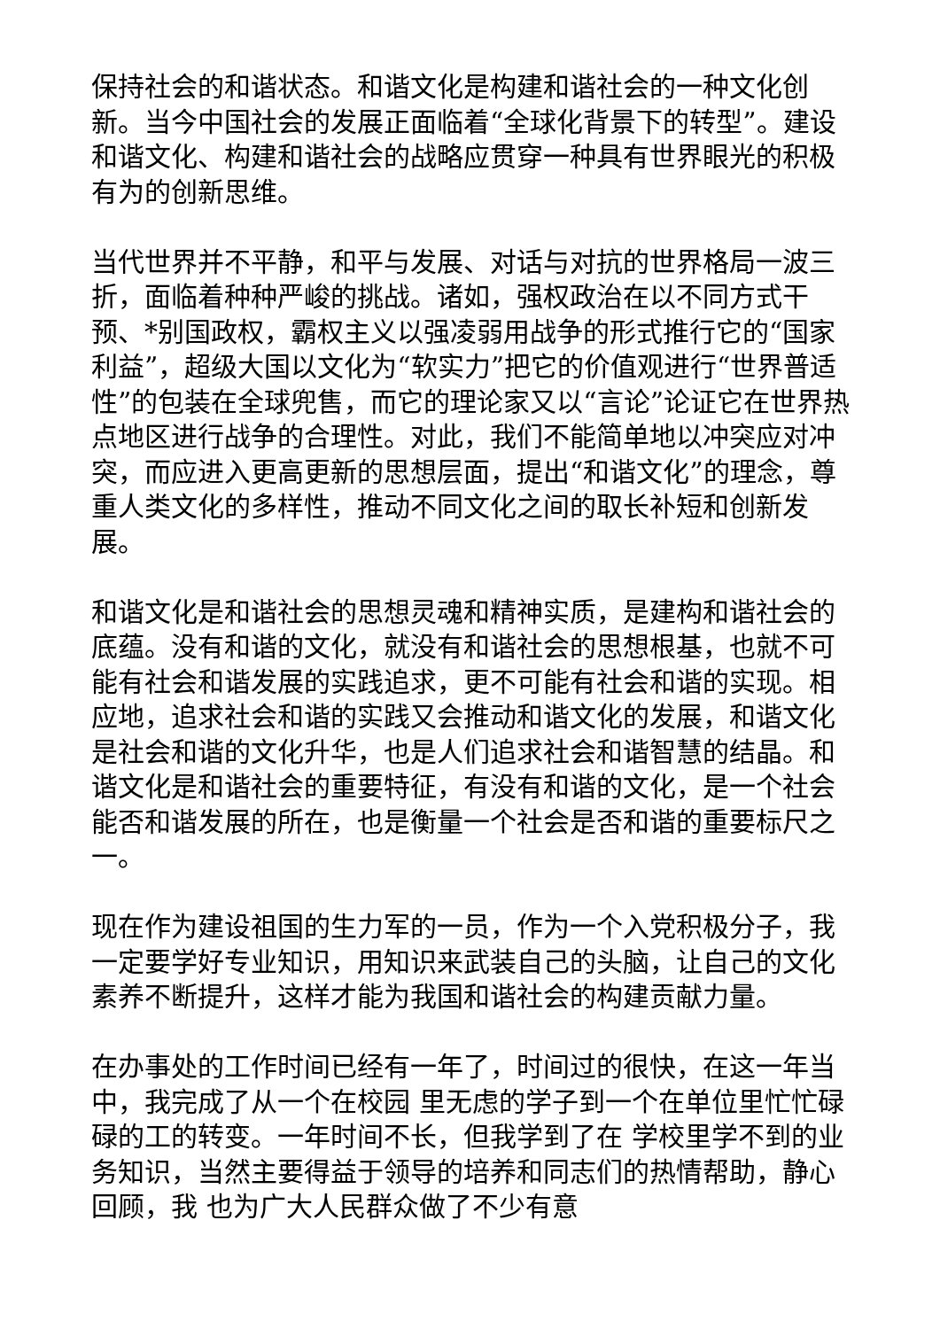保持社会的和谐状态。和谐文化是构建和谐社会的一种文化创新。当今中国社会的发展正面临着“全球化背景下的转型”。建设和谐文化、构建和谐社会的战略应贯穿一种具有世界眼光的积极有为的创新思维。
当代世界并不平静，和平与发展、对话与对抗的世界格局一波三折，面临着种种严峻的挑战。诸如，强权政治在以不同方式干预、*别国政权，霸权主义以强凌弱用战争的形式推行它的“国家利益”，超级大国以文化为“软实力”把它的价值观进行“世界普适性”的包装在全球兜售，而它的理论家又以“言论”论证它在世界热点地区进行战争的合理性。对此，我们不能简单地以冲突应对冲突，而应进入更高更新的思想层面，提出“和谐文化”的理念，尊重人类文化的多样性，推动不同文化之间的取长补短和创新发展。
和谐文化是和谐社会的思想灵魂和精神实质，是建构和谐社会的底蕴。没有和谐的文化，就没有和谐社会的思想根基，也就不可能有社会和谐发展的实践追求，更不可能有社会和谐的实现。相应地，追求社会和谐的实践又会推动和谐文化的发展，和谐文化是社会和谐的文化升华，也是人们追求社会和谐智慧的结晶。和谐文化是和谐社会的重要特征，有没有和谐的文化，是一个社会能否和谐发展的所在，也是衡量一个社会是否和谐的重要标尺之一。
现在作为建设祖国的生力军的一员，作为一个入党积极分子，我一定要学好专业知识，用知识来武装自己的头脑，让自己的文化素养不断提升，这样才能为我国和谐社会的构建贡献力量。
在办事处的工作时间已经有一年了，时间过的很快，在这一年当中，我完成了从一个在校园 里无虑的学子到一个在单位里忙忙碌碌的工的转变。一年时间不长，但我学到了在 学校里学不到的业务知识，当然主要得益于领导的培养和同志们的热情帮助，静心回顾，我 也为广大人民群众做了不少有意